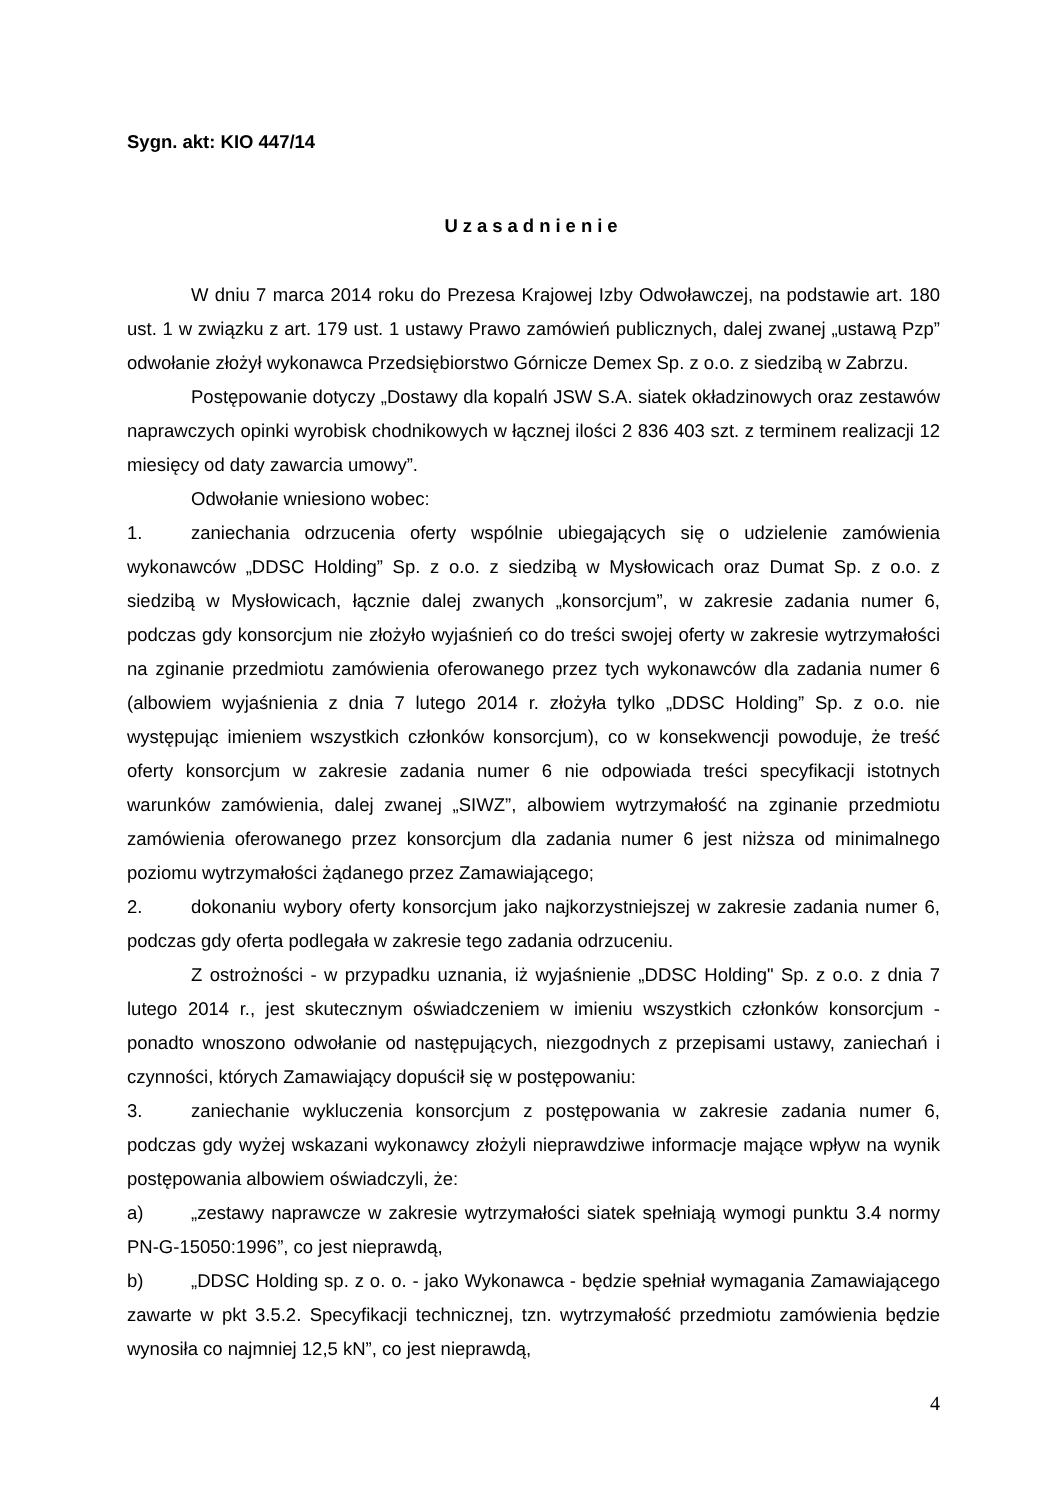Sygn. akt: KIO 447/14
Uzasadnienie
W dniu 7 marca 2014 roku do Prezesa Krajowej Izby Odwoławczej, na podstawie art. 180 ust. 1 w związku z art. 179 ust. 1 ustawy Prawo zamówień publicznych, dalej zwanej „ustawą Pzp” odwołanie złożył wykonawca Przedsiębiorstwo Górnicze Demex Sp. z o.o. z siedzibą w Zabrzu.
Postępowanie dotyczy „Dostawy dla kopalń JSW S.A. siatek okładzinowych oraz zestawów naprawczych opinki wyrobisk chodnikowych w łącznej ilości 2 836 403 szt. z terminem realizacji 12 miesięcy od daty zawarcia umowy”.
Odwołanie wniesiono wobec:
1. zaniechania odrzucenia oferty wspólnie ubiegających się o udzielenie zamówienia wykonawców „DDSC Holding” Sp. z o.o. z siedzibą w Mysłowicach oraz Dumat Sp. z o.o. z siedzibą w Mysłowicach, łącznie dalej zwanych „konsorcjum”, w zakresie zadania numer 6, podczas gdy konsorcjum nie złożyło wyjaśnień co do treści swojej oferty w zakresie wytrzymałości na zginanie przedmiotu zamówienia oferowanego przez tych wykonawców dla zadania numer 6 (albowiem wyjaśnienia z dnia 7 lutego 2014 r. złożyła tylko „DDSC Holding” Sp. z o.o. nie występując imieniem wszystkich członków konsorcjum), co w konsekwencji powoduje, że treść oferty konsorcjum w zakresie zadania numer 6 nie odpowiada treści specyfikacji istotnych warunków zamówienia, dalej zwanej „SIWZ”, albowiem wytrzymałość na zginanie przedmiotu zamówienia oferowanego przez konsorcjum dla zadania numer 6 jest niższa od minimalnego poziomu wytrzymałości żądanego przez Zamawiającego;
2. dokonaniu wybory oferty konsorcjum jako najkorzystniejszej w zakresie zadania numer 6, podczas gdy oferta podlegała w zakresie tego zadania odrzuceniu.
Z ostrożności - w przypadku uznania, iż wyjaśnienie „DDSC Holding" Sp. z o.o. z dnia 7 lutego 2014 r., jest skutecznym oświadczeniem w imieniu wszystkich członków konsorcjum - ponadto wnoszono odwołanie od następujących, niezgodnych z przepisami ustawy, zaniechań i czynności, których Zamawiający dopuścił się w postępowaniu:
3. zaniechanie wykluczenia konsorcjum z postępowania w zakresie zadania numer 6, podczas gdy wyżej wskazani wykonawcy złożyli nieprawdziwe informacje mające wpływ na wynik postępowania albowiem oświadczyli, że:
a) „zestawy naprawcze w zakresie wytrzymałości siatek spełniają wymogi punktu 3.4 normy PN-G-15050:1996”, co jest nieprawdą,
b) „DDSC Holding sp. z o. o. - jako Wykonawca - będzie spełniał wymagania Zamawiającego zawarte w pkt 3.5.2. Specyfikacji technicznej, tzn. wytrzymałość przedmiotu zamówienia będzie wynosiła co najmniej 12,5 kN”, co jest nieprawdą,
4